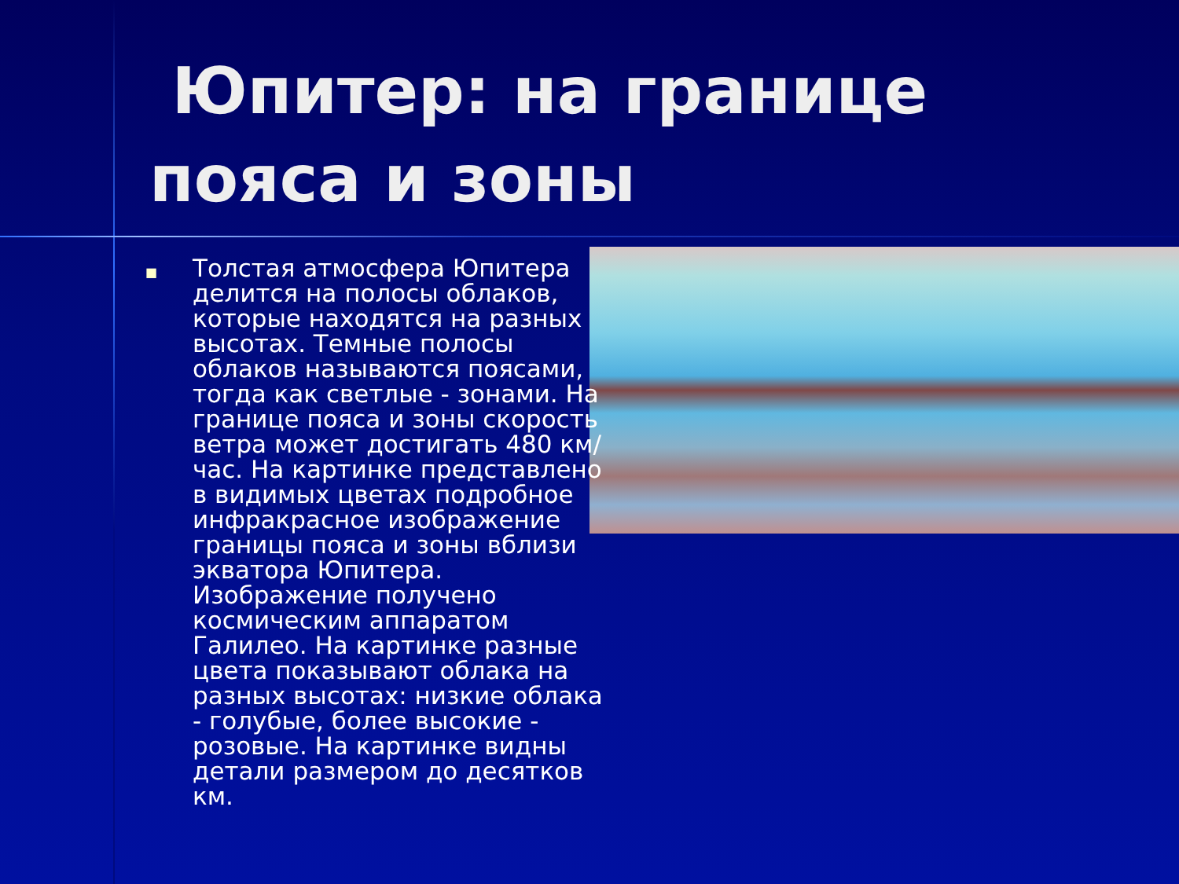Юпитер: на границе пояса и зоны
■
Толстая атмосфера Юпитера делится на полосы облаков, которые находятся на разных высотах. Темные полосы облаков называются поясами, тогда как светлые - зонами. На границе пояса и зоны скорость ветра может достигать 480 км/час. На картинке представлено в видимых цветах подробное инфракрасное изображение границы пояса и зоны вблизи экватора Юпитера. Изображение получено космическим аппаратом Галилео. На картинке разные цвета показывают облака на разных высотах: низкие облака - голубые, более высокие - розовые. На картинке видны детали размером до десятков км.